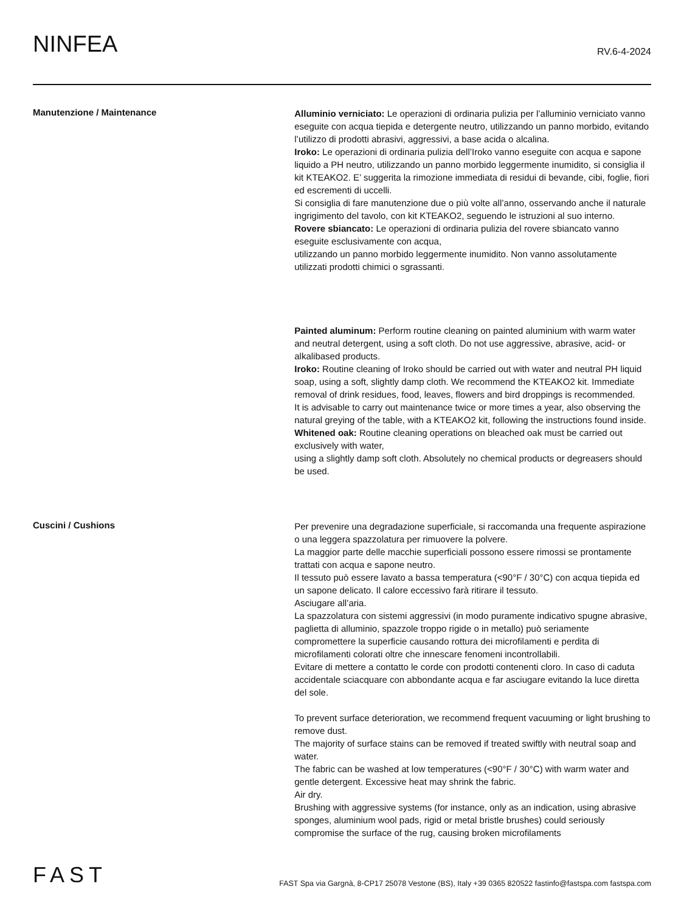NINFEA
RV.6-4-2024
Manutenzione / Maintenance
Alluminio verniciato: Le operazioni di ordinaria pulizia per l’alluminio verniciato vanno eseguite con acqua tiepida e detergente neutro, utilizzando un panno morbido, evitando l’utilizzo di prodotti abrasivi, aggressivi, a base acida o alcalina.
Iroko: Le operazioni di ordinaria pulizia dell’Iroko vanno eseguite con acqua e sapone liquido a PH neutro, utilizzando un panno morbido leggermente inumidito, si consiglia il kit KTEAKO2. E’ suggerita la rimozione immediata di residui di bevande, cibi, foglie, fiori ed escrementi di uccelli.
Si consiglia di fare manutenzione due o più volte all’anno, osservando anche il naturale ingrigimento del tavolo, con kit KTEAKO2, seguendo le istruzioni al suo interno.
Rovere sbiancato: Le operazioni di ordinaria pulizia del rovere sbiancato vanno eseguite esclusivamente con acqua,
utilizzando un panno morbido leggermente inumidito. Non vanno assolutamente utilizzati prodotti chimici o sgrassanti.
Painted aluminum: Perform routine cleaning on painted aluminium with warm water and neutral detergent, using a soft cloth. Do not use aggressive, abrasive, acid- or alkalibased products.
Iroko: Routine cleaning of Iroko should be carried out with water and neutral PH liquid soap, using a soft, slightly damp cloth. We recommend the KTEAKO2 kit. Immediate removal of drink residues, food, leaves, flowers and bird droppings is recommended.
It is advisable to carry out maintenance twice or more times a year, also observing the natural greying of the table, with a KTEAKO2 kit, following the instructions found inside.
Whitened oak: Routine cleaning operations on bleached oak must be carried out exclusively with water,
using a slightly damp soft cloth. Absolutely no chemical products or degreasers should be used.
Cuscini / Cushions
Per prevenire una degradazione superficiale, si raccomanda una frequente aspirazione o una leggera spazzolatura per rimuovere la polvere.
La maggior parte delle macchie superficiali possono essere rimossi se prontamente trattati con acqua e sapone neutro.
Il tessuto può essere lavato a bassa temperatura (<90°F / 30°C) con acqua tiepida ed un sapone delicato. Il calore eccessivo farà ritirare il tessuto.
Asciugare all’aria.
La spazzolatura con sistemi aggressivi (in modo puramente indicativo spugne abrasive, paglietta di alluminio, spazzole troppo rigide o in metallo) può seriamente compromettere la superficie causando rottura dei microfilamenti e perdita di microfilamenti colorati oltre che innescare fenomeni incontrollabili.
Evitare di mettere a contatto le corde con prodotti contenenti cloro. In caso di caduta accidentale sciacquare con abbondante acqua e far asciugare evitando la luce diretta del sole.
To prevent surface deterioration, we recommend frequent vacuuming or light brushing to remove dust.
The majority of surface stains can be removed if treated swiftly with neutral soap and water.
The fabric can be washed at low temperatures (<90°F / 30°C) with warm water and gentle detergent. Excessive heat may shrink the fabric.
Air dry.
Brushing with aggressive systems (for instance, only as an indication, using abrasive sponges, aluminium wool pads, rigid or metal bristle brushes) could seriously compromise the surface of the rug, causing broken microfilaments
FAST
FAST Spa via Gargnà, 8-CP17 25078 Vestone (BS), Italy +39 0365 820522 fastinfo@fastspa.com fastspa.com